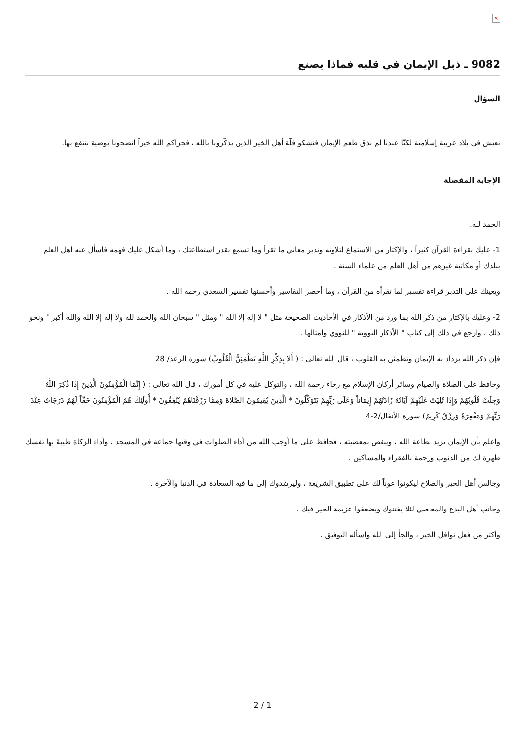×
9082 ـ ذبل الإيمان في قلبه فماذا يصنع
السؤال
نعيش في بلاد عربية إسلامية لكنّا عندنا لم نذق طعم الإيمان فنشكو قلّة أهل الخير الذين يذكّرونا بالله ، فجزاكم الله خيراً انصحونا بوصية ننتفع بها.
الإجابة المفصلة
الحمد لله.
1- عليك بقراءة القرآن كثيراً ، والإكثار من الاستماع لتلاوته وتدبر معاني ما تقرأ وما تسمع بقدر استطاعتك ، وما أشكل عليك فهمه فاسأل عنه أهل العلم ببلدك أو مكاتبة غيرهم من أهل العلم من علماء السنة .
ويعينك على التدبر قراءة تفسير لما تقرأه من القرآن ، وما أخصر التفاسير وأحسنها تفسير السعدي رحمه الله .
2- وعليك بالإكثار من ذكر الله بما ورد من الأذكار في الأحاديث الصحيحة مثل " لا إله إلا الله " ومثل " سبحان الله والحمد لله ولا إله إلا الله والله أكبر " ونحو ذلك ، وارجع في ذلك إلى كتاب " الأذكار النووية " للنووي وأمثالها .
فإن ذكر الله يزداد به الإيمان وتطمئن به القلوب ، قال الله تعالى : ( أَلا بِذِكْرِ اللَّهِ تَطْمَئِنُّ الْقُلُوبُ) سورة الرعد/ 28
وحافظ على الصلاة والصيام وسائر أركان الإسلام مع رجاء رحمة الله ، والتوكل عليه في كل أمورك ، قال الله تعالى : ( إِنَّمَا الْمُؤْمِنُونَ الَّذِينَ إِذَا ذُكِرَ اللَّهُ وَجِلَتْ قُلُوبُهُمْ وَإِذَا تُلِيَتْ عَلَيْهِمْ آيَاتُهُ زَادَتْهُمْ إِيمَاناً وَعَلَى رَبِّهِمْ يَتَوَكَّلُونَ * الَّذِينَ يُقِيمُونَ الصَّلاةَ وَمِمَّا رَزَقْنَاهُمْ يُنْفِقُونَ * أُولَئِكَ هُمُ الْمُؤْمِنُونَ حَقّاً لَهُمْ دَرَجَاتٌ عِنْدَ رَبِّهِمْ وَمَغْفِرَةٌ وَرِزْقٌ كَرِيمٌ) سورة الأنفال/2-4
واعلم بأن الإيمان يزيد بطاعة الله ، وينقص بمعصيته ، فحافظ على ما أوجب الله من أداء الصلوات في وقتها جماعة في المسجد ، وأداء الزكاة طيبةً بها نفسك طهرة لك من الذنوب ورحمة بالفقراء والمساكين .
وجالس أهل الخير والصلاح ليكونوا عوناً لك على تطبيق الشريعة ، وليرشدوك إلى ما فيه السعادة في الدنيا والآخرة .
وجانب أهل البدع والمعاصي لئلا يفتنوك ويضعفوا عزيمة الخير فيك .
وأكثر من فعل نوافل الخير ، والجأ إلى الله واسأله التوفيق .
2 / 1